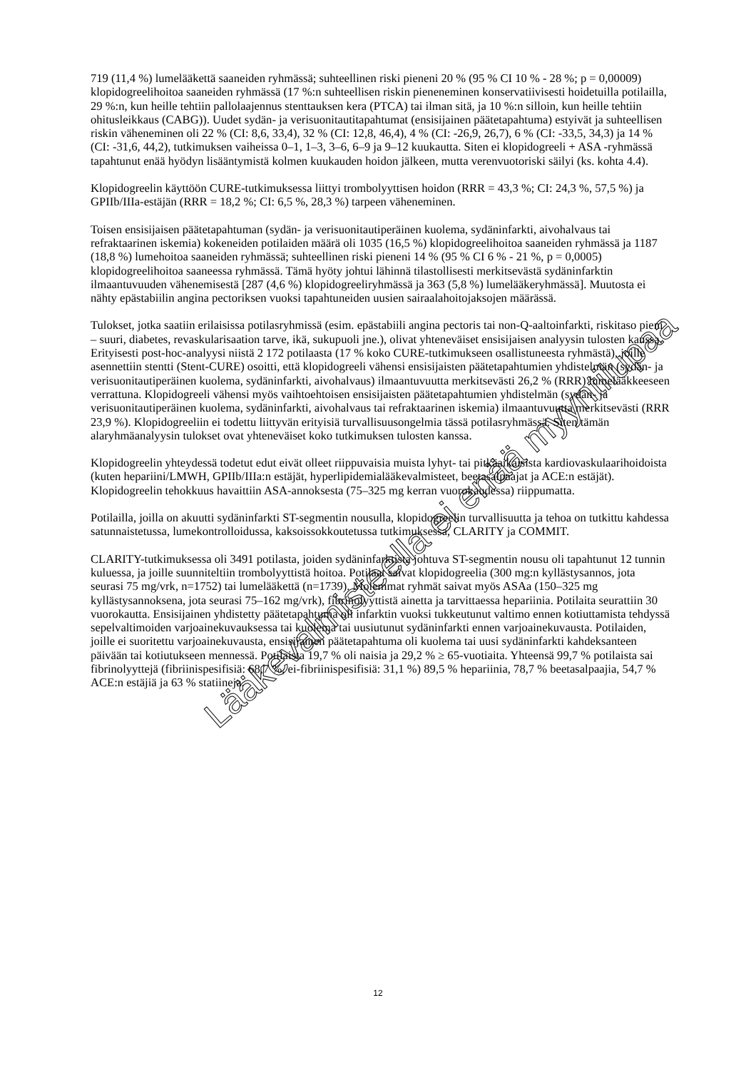719 (11,4 %) lumelääkettä saaneiden ryhmässä; suhteellinen riski pieneni 20 % (95 % CI 10 % - 28 %; p = 0,00009) klopidogreelihoitoa saaneiden ryhmässä (17 %:n suhteellisen riskin pieneneminen konservatiivisesti hoidetuilla potilailla, 29 %:n, kun heille tehtiin pallolaajennus stenttauksen kera (PTCA) tai ilman sitä, ja 10 %:n silloin, kun heille tehtiin ohitusleikkaus (CABG)). Uudet sydän- ja verisuonitautitapahtumat (ensisijainen päätetapahtuma) estyivät ja suhteellisen riskin väheneminen oli 22 % (CI: 8,6, 33,4), 32 % (CI: 12,8, 46,4), 4 % (CI: -26,9, 26,7), 6 % (CI: -33,5, 34,3) ja 14 % (CI: -31,6, 44,2), tutkimuksen vaiheissa 0–1, 1–3, 3–6, 6–9 ja 9–12 kuukautta. Siten ei klopidogreeli + ASA -ryhmässä tapahtunut enää hyödyn lisääntymistä kolmen kuukauden hoidon jälkeen, mutta verenvuotoriski säilyi (ks. kohta 4.4).
Klopidogreelin käyttöön CURE-tutkimuksessa liittyi trombolyyttisen hoidon (RRR = 43,3 %; CI: 24,3 %, 57,5 %) ja GPIIb/IIIa-estäjän (RRR = 18,2 %; CI: 6,5 %, 28,3 %) tarpeen väheneminen.
Toisen ensisijaisen päätetapahtuman (sydän- ja verisuonitautiperäinen kuolema, sydäninfarkti, aivohalvaus tai refraktaarinen iskemia) kokeneiden potilaiden määrä oli 1035 (16,5 %) klopidogreelihoitoa saaneiden ryhmässä ja 1187 (18,8 %) lumehoitoa saaneiden ryhmässä; suhteellinen riski pieneni 14 % (95 % CI 6 % - 21 %, p = 0,0005) klopidogreelihoitoa saaneessa ryhmässä. Tämä hyöty johtui lähinnä tilastollisesti merkitsevästä sydäninfarktin ilmaantuvuuden vähenemisestä [287 (4,6 %) klopidogreeliryhmässä ja 363 (5,8 %) lumelääkeryhmässä]. Muutosta ei nähty epästabiilin angina pectoriksen vuoksi tapahtuneiden uusien sairaalahoitojaksojen määrässä.
Tulokset, jotka saatiin erilaisissa potilasryhmissä (esim. epästabiili angina pectoris tai non-Q-aaltoinfarkti, riskitaso pieni – suuri, diabetes, revaskularisaation tarve, ikä, sukupuoli jne.), olivat yhteneväiset ensisijaisen analyysin tulosten kanssa. Erityisesti post-hoc-analyysi niistä 2 172 potilaasta (17 % koko CURE-tutkimukseen osallistuneesta ryhmästä), joille asennettiin stentti (Stent-CURE) osoitti, että klopidogreeli vähensi ensisijaisten päätetapahtumien yhdistelmän (sydän- ja verisuonitautiperäinen kuolema, sydäninfarkti, aivohalvaus) ilmaantuvuutta merkitsevästi 26,2 % (RRR) lumelääkkeeseen verrattuna. Klopidogreeli vähensi myös vaihtoehtoisen ensisijaisten päätetapahtumien yhdistelmän (sydän- ja verisuonitautiperäinen kuolema, sydäninfarkti, aivohalvaus tai refraktaarinen iskemia) ilmaantuvuutta merkitsevästi (RRR 23,9 %). Klopidogreeliin ei todettu liittyvän erityisiä turvallisuusongelmia tässä potilasryhmässä. Siten tämän alaryhmäanalyysin tulokset ovat yhteneväiset koko tutkimuksen tulosten kanssa.
Klopidogreelin yhteydessä todetut edut eivät olleet riippuvaisia muista lyhyt- tai pitkäaikaisista kardiovaskulaarihoidoista (kuten hepariini/LMWH, GPIIb/IIIa:n estäjät, hyperlipidemialääkevalmisteet, beetasalpaajat ja ACE:n estäjät). Klopidogreelin tehokkuus havaittiin ASA-annoksesta (75–325 mg kerran vuorokaudessa) riippumatta.
Potilailla, joilla on akuutti sydäninfarkti ST-segmentin nousulla, klopidogreelin turvallisuutta ja tehoa on tutkittu kahdessa satunnaistetussa, lumekontrolloidussa, kaksoissokkoutetussa tutkimuksessa, CLARITY ja COMMIT.
CLARITY-tutkimuksessa oli 3491 potilasta, joiden sydäninfarktista johtuva ST-segmentin nousu oli tapahtunut 12 tunnin kuluessa, ja joille suunniteltiin trombolyyttistä hoitoa. Potilaat saivat klopidogreelia (300 mg:n kyllästysannos, jota seurasi 75 mg/vrk, n=1752) tai lumelääkettä (n=1739). Molemmat ryhmät saivat myös ASAa (150–325 mg kyllästysannoksena, jota seurasi 75–162 mg/vrk), fibrinolyyttistä ainetta ja tarvittaessa hepariinia. Potilaita seurattiin 30 vuorokautta. Ensisijainen yhdistetty päätetapahtuma oli infarktin vuoksi tukkeutunut valtimo ennen kotiuttamista tehdyssä sepelvaltimoiden varjoainekuvauksessa tai kuolema tai uusiutunut sydäninfarkti ennen varjoainekuvausta. Potilaiden, joille ei suoritettu varjoainekuvausta, ensisijainen päätetapahtuma oli kuolema tai uusi sydäninfarkti kahdeksanteen päivään tai kotiutukseen mennessä. Potilaista 19,7 % oli naisia ja 29,2 % ≥ 65-vuotiaita. Yhteensä 99,7 % potilaista sai fibrinolyyttejä (fibriinispesifisiä: 68,7 %, ei-fibriinispesifisiä: 31,1 %) 89,5 % hepariinia, 78,7 % beetasalpaajia, 54,7 % ACE:n estäjiä ja 63 % statiineja.
12
Lääkevalmisteella ei enää myyntilupaa